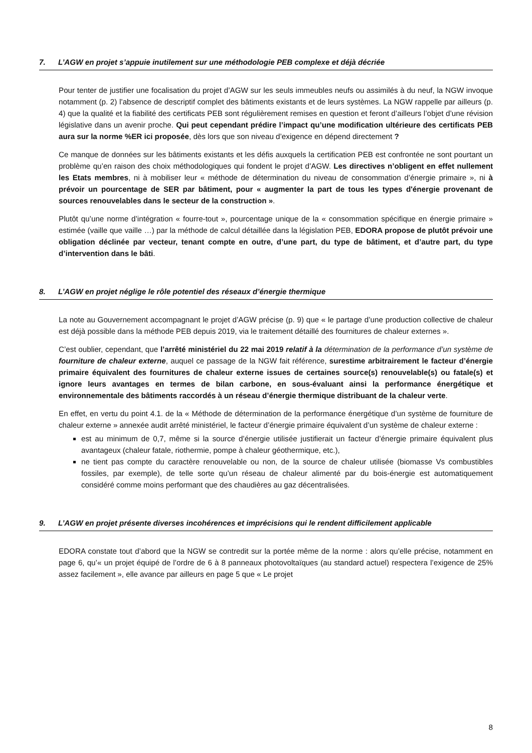7. L’AGW en projet s’appuie inutilement sur une méthodologie PEB complexe et déjà décriée
Pour tenter de justifier une focalisation du projet d’AGW sur les seuls immeubles neufs ou assimilés à du neuf, la NGW invoque notamment (p. 2) l’absence de descriptif complet des bâtiments existants et de leurs systèmes. La NGW rappelle par ailleurs (p. 4) que la qualité et la fiabilité des certificats PEB sont régulièrement remises en question et feront d’ailleurs l’objet d’une révision législative dans un avenir proche. Qui peut cependant prédire l’impact qu’une modification ultérieure des certificats PEB aura sur la norme %ER ici proposée, dès lors que son niveau d’exigence en dépend directement ?
Ce manque de données sur les bâtiments existants et les défis auxquels la certification PEB est confrontée ne sont pourtant un problème qu’en raison des choix méthodologiques qui fondent le projet d’AGW. Les directives n’obligent en effet nullement les Etats membres, ni à mobiliser leur « méthode de détermination du niveau de consommation d’énergie primaire », ni à prévoir un pourcentage de SER par bâtiment, pour « augmenter la part de tous les types d'énergie provenant de sources renouvelables dans le secteur de la construction ».
Plutôt qu’une norme d’intégration « fourre-tout », pourcentage unique de la « consommation spécifique en énergie primaire » estimée (vaille que vaille …) par la méthode de calcul détaillée dans la législation PEB, EDORA propose de plutôt prévoir une obligation déclinée par vecteur, tenant compte en outre, d’une part, du type de bâtiment, et d’autre part, du type d’intervention dans le bâti.
8. L’AGW en projet néglige le rôle potentiel des réseaux d’énergie thermique
La note au Gouvernement accompagnant le projet d’AGW précise (p. 9) que « le partage d’une production collective de chaleur est déjà possible dans la méthode PEB depuis 2019, via le traitement détaillé des fournitures de chaleur externes ».
C’est oublier, cependant, que l’arrêté ministériel du 22 mai 2019 relatif à la détermination de la performance d’un système de fourniture de chaleur externe, auquel ce passage de la NGW fait référence, surestime arbitrairement le facteur d’énergie primaire équivalent des fournitures de chaleur externe issues de certaines source(s) renouvelable(s) ou fatale(s) et ignore leurs avantages en termes de bilan carbone, en sous-évaluant ainsi la performance énergétique et environnementale des bâtiments raccordés à un réseau d’énergie thermique distribuant de la chaleur verte.
En effet, en vertu du point 4.1. de la « Méthode de détermination de la performance énergétique d’un système de fourniture de chaleur externe » annexée audit arrêté ministériel, le facteur d’énergie primaire équivalent d’un système de chaleur externe :
est au minimum de 0,7, même si la source d’énergie utilisée justifierait un facteur d’énergie primaire équivalent plus avantageux (chaleur fatale, riothermie, pompe à chaleur géothermique, etc.),
ne tient pas compte du caractère renouvelable ou non, de la source de chaleur utilisée (biomasse Vs combustibles fossiles, par exemple), de telle sorte qu’un réseau de chaleur alimenté par du bois-énergie est automatiquement considéré comme moins performant que des chaudières au gaz décentralisées.
9. L’AGW en projet présente diverses incohérences et imprécisions qui le rendent difficilement applicable
EDORA constate tout d’abord que la NGW se contredit sur la portée même de la norme : alors qu’elle précise, notamment en page 6, qu’« un projet équipé de l’ordre de 6 à 8 panneaux photovoltaïques (au standard actuel) respectera l’exigence de 25% assez facilement », elle avance par ailleurs en page 5 que « Le projet
8